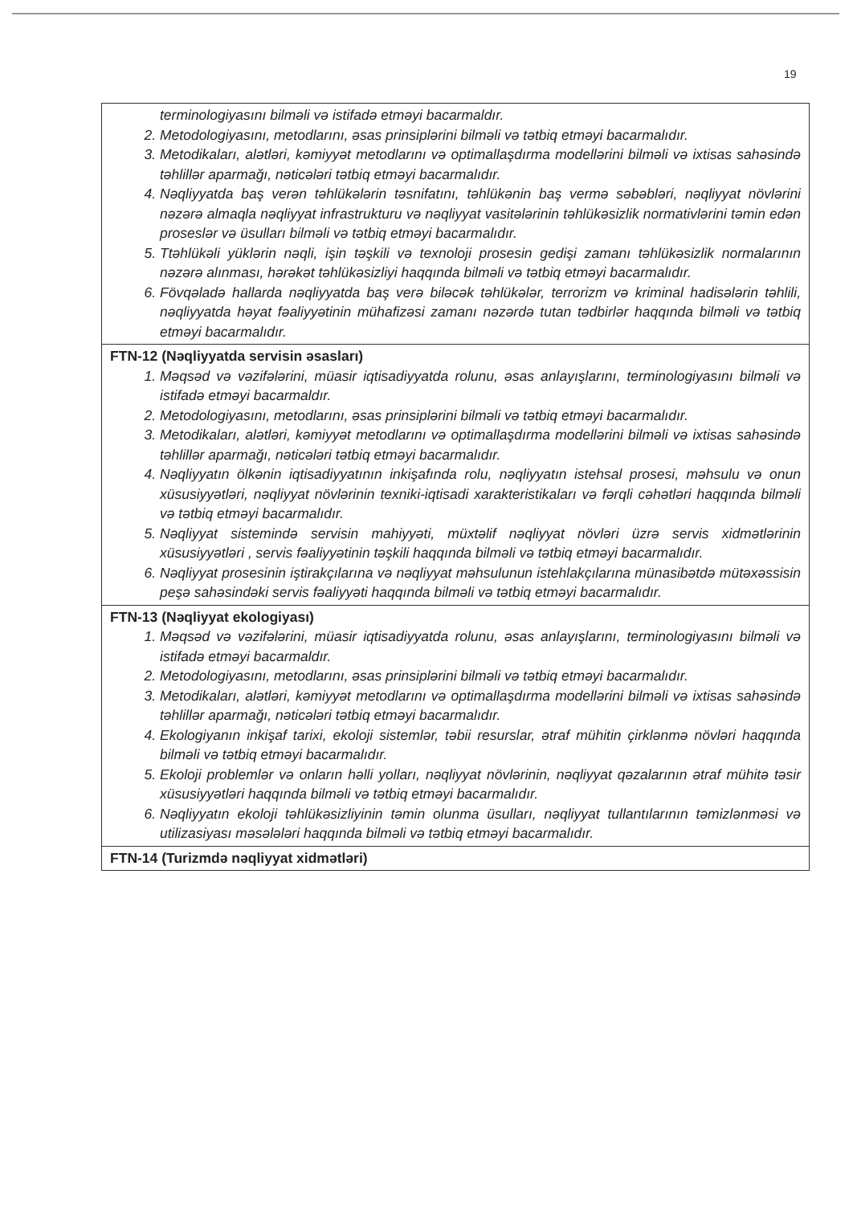19
| terminologiyasını bilməli və istifadə etməyi bacarmaldır. 2. Metodologiyasını, metodlarını, əsas prinsiplərini bilməli və tətbiq etməyi bacarmalıdır. 3. Metodikaları, alətləri, kəmiyyət metodlarını və optimallaşdırma modellərini bilməli və ixtisas sahəsində təhlillər aparmağı, nəticələri tətbiq etməyi bacarmalıdır. 4. Nəqliyyatda baş verən təhlükələrin təsnifatını, təhlükənin baş vermə səbəbləri, nəqliyyat növlərini nəzərə almaqla nəqliyyat infrastrukturu və nəqliyyat vasitələrinin təhlükəsizlik normativlərini təmin edən proseslər və üsulları bilməli və tətbiq etməyi bacarmalıdır. 5. Ttəhlükəli yüklərin nəqli, işin təşkili və texnoloji prosesin gedişi zamanı təhlükəsizlik normalarının nəzərə alınması, hərəkət təhlükəsizliyi haqqında bilməli və tətbiq etməyi bacarmalıdır. 6. Fövqəladə hallarda nəqliyyatda baş verə biləcək təhlükələr, terrorizm və kriminal hadisələrin təhlili, nəqliyyatda həyat fəaliyyətinin mühafizəsi zamanı nəzərdə tutan tədbirlər haqqında bilməli və tətbiq etməyi bacarmalıdır. |
| FTN-12 (Nəqliyyatda servisin əsasları) 1. Məqsəd və vəzifələrini, müasir iqtisadiyyatda rolunu, əsas anlayışlarını, terminologiyasını bilməli və istifadə etməyi bacarmaldır. 2. Metodologiyasını, metodlarını, əsas prinsiplərini bilməli və tətbiq etməyi bacarmalıdır. 3. Metodikaları, alətləri, kəmiyyət metodlarını və optimallaşdırma modellərini bilməli və ixtisas sahəsində təhlillər aparmağı, nəticələri tətbiq etməyi bacarmalıdır. 4. Nəqliyyatın ölkənin iqtisadiyyatının inkişafında rolu, nəqliyyatın istehsal prosesi, məhsulu və onun xüsusiyyətləri, nəqliyyat növlərinin texniki-iqtisadi xarakteristikaları və fərqli cəhətləri haqqında bilməli və tətbiq etməyi bacarmalıdır. 5. Nəqliyyat sistemində servisin mahiyyəti, müxtəlif nəqliyyat növləri üzrə servis xidmətlərinin xüsusiyyətləri , servis fəaliyyətinin təşkili haqqında bilməli və tətbiq etməyi bacarmalıdır. 6. Nəqliyyat prosesinin iştirakçılarına və nəqliyyat məhsulunun istehlakçılarına münasibətdə mütəxəssisin peşə sahəsindəki servis fəaliyyəti haqqında bilməli və tətbiq etməyi bacarmalıdır. |
| FTN-13 (Nəqliyyat ekologiyası) 1. Məqsəd və vəzifələrini, müasir iqtisadiyyatda rolunu, əsas anlayışlarını, terminologiyasını bilməli və istifadə etməyi bacarmaldır. 2. Metodologiyasını, metodlarını, əsas prinsiplərini bilməli və tətbiq etməyi bacarmalıdır. 3. Metodikaları, alətləri, kəmiyyət metodlarını və optimallaşdırma modellərini bilməli və ixtisas sahəsində təhlillər aparmağı, nəticələri tətbiq etməyi bacarmalıdır. 4. Ekologiyanın inkişaf tarixi, ekoloji sistemlər, təbii resurslar, ətraf mühitin çirklənmə növləri haqqında bilməli və tətbiq etməyi bacarmalıdır. 5. Ekoloji problemlər və onların həlli yolları, nəqliyyat növlərinin, nəqliyyat qəzalarının ətraf mühitə təsir xüsusiyyətləri haqqında bilməli və tətbiq etməyi bacarmalıdır. 6. Nəqliyyatın ekoloji təhlükəsizliyinin təmin olunma üsulları, nəqliyyat tullantılarının təmizlənməsi və utilizasiyası məsələləri haqqında bilməli və tətbiq etməyi bacarmalıdır. |
| FTN-14 (Turizmdə nəqliyyat xidmətləri) |